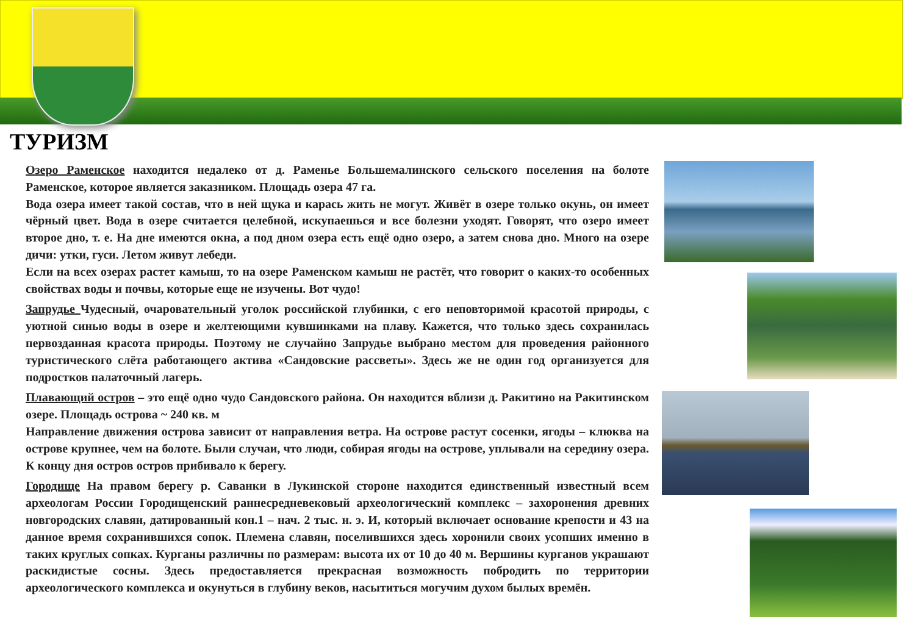ТУРИЗМ
Озеро Раменское находится недалеко от д. Раменье Большемалинского сельского поселения на болоте Раменское, которое является заказником. Площадь озера 47 га.
Вода озера имеет такой состав, что в ней щука и карась жить не могут. Живёт в озере только окунь, он имеет чёрный цвет. Вода в озере считается целебной, искупаешься и все болезни уходят. Говорят, что озеро имеет второе дно, т. е. На дне имеются окна, а под дном озера есть ещё одно озеро, а затем снова дно. Много на озере дичи: утки, гуси. Летом живут лебеди.
Если на всех озерах растет камыш, то на озере Раменском камыш не растёт, что говорит о каких-то особенных свойствах воды и почвы, которые еще не изучены. Вот чудо!
Запрудье Чудесный, очаровательный уголок российской глубинки, с его неповторимой красотой природы, с уютной синью воды в озере и желтеющими кувшинками на плаву. Кажется, что только здесь сохранилась первозданная красота природы. Поэтому не случайно Запрудье выбрано местом для проведения районного туристического слёта работающего актива «Сандовские рассветы». Здесь же не один год организуется для подростков палаточный лагерь.
Плавающий остров – это ещё одно чудо Сандовского района. Он находится вблизи д. Ракитино на Ракитинском озере. Площадь острова ~ 240 кв. м
Направление движения острова зависит от направления ветра. На острове растут сосенки, ягоды – клюква на острове крупнее, чем на болоте. Были случаи, что люди, собирая ягоды на острове, уплывали на середину озера. К концу дня остров остров прибивало к берегу.
Городище На правом берегу р. Саванки в Лукинской стороне находится единственный известный всем археологам России Городищенский раннесредневековый археологический комплекс – захоронения древних новгородских славян, датированный кон.1 – нач. 2 тыс. н. э. И, который включает основание крепости и 43 на данное время сохранившихся сопок. Племена славян, поселившихся здесь хоронили своих усопших именно в таких круглых сопках. Курганы различны по размерам: высота их от 10 до 40 м. Вершины курганов украшают раскидистые сосны. Здесь предоставляется прекрасная возможность побродить по территории археологического комплекса и окунуться в глубину веков, насытиться могучим духом былых времён.